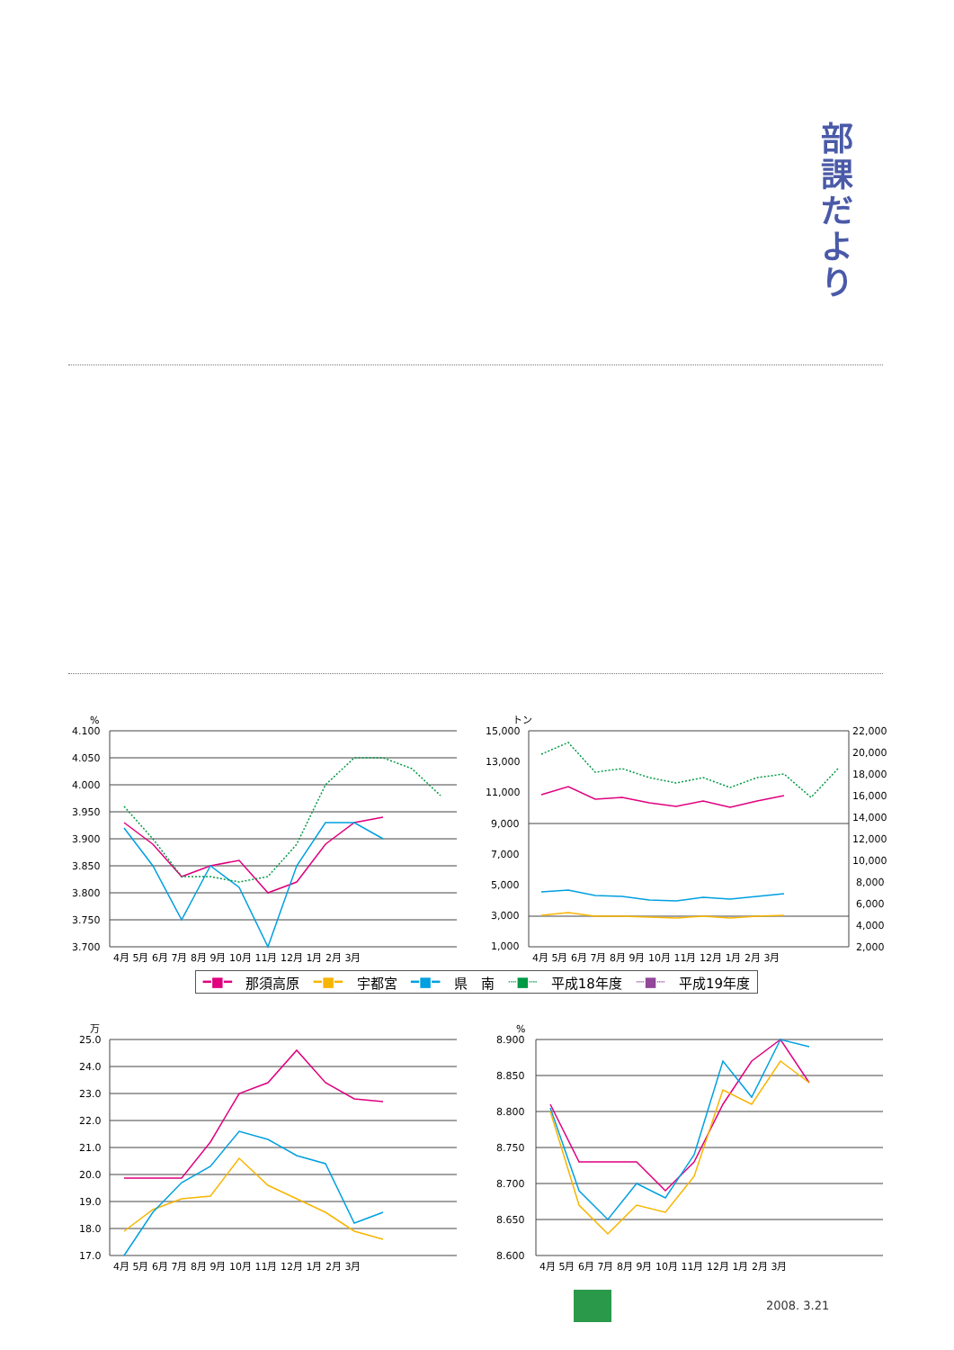部
課
だ
よ
り
%
4.100
4.050
4.000
3.950
3.900
3.850
3.800
3.750
3.700
4月 5月 6月 7月 8月 9月 10月 11月 12月 1月 2月 3月
トン
15,000
13,000
11,000
9,000
7,000
5,000
3,000
1,000
22,000
20,000
18,000
16,000
14,000
12,000
10,000
8,000
6,000
4,000
2,000
4月 5月 6月 7月 8月 9月 10月 11月 12月 1月 2月 3月
━■━ 那須高原 ━■━ 宇都宮 ━■━ 県　南 ┈■┈ 平成18年度 ┈■┈ 平成19年度
万
25.0
24.0
23.0
22.0
21.0
20.0
19.0
18.0
17.0
4月 5月 6月 7月 8月 9月 10月 11月 12月 1月 2月 3月
%
8.900
8.850
8.800
8.750
8.700
8.650
8.600
4月 5月 6月 7月 8月 9月 10月 11月 12月 1月 2月 3月
2008. 3.21